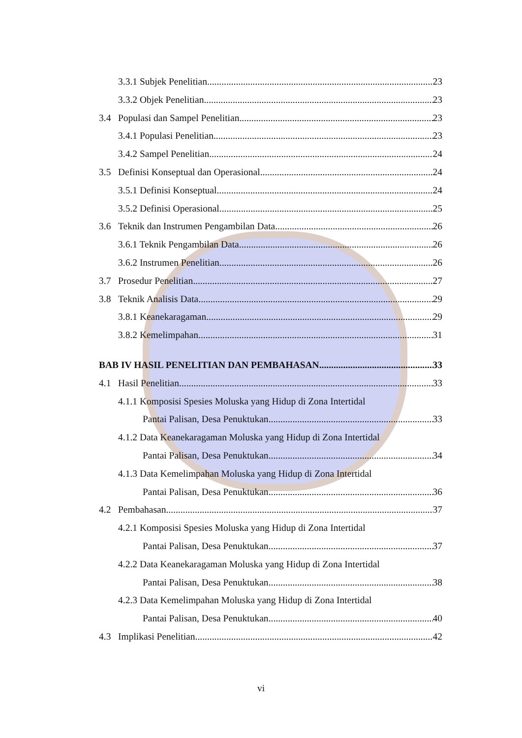3.3.1 Subjek Penelitian 23
3.3.2 Objek Penelitian 23
3.4 Populasi dan Sampel Penelitian 23
3.4.1 Populasi Penelitian 23
3.4.2 Sampel Penelitian 24
3.5 Definisi Konseptual dan Operasional 24
3.5.1 Definisi Konseptual 24
3.5.2 Definisi Operasional 25
3.6 Teknik dan Instrumen Pengambilan Data 26
3.6.1 Teknik Pengambilan Data 26
3.6.2 Instrumen Penelitian 26
3.7 Prosedur Penelitian 27
3.8 Teknik Analisis Data 29
3.8.1 Keanekaragaman 29
3.8.2 Kemelimpahan 31
BAB IV HASIL PENELITIAN DAN PEMBAHASAN 33
4.1 Hasil Penelitian 33
4.1.1 Komposisi Spesies Moluska yang Hidup di Zona Intertidal
Pantai Palisan, Desa Penuktukan 33
4.1.2 Data Keanekaragaman Moluska yang Hidup di Zona Intertidal
Pantai Palisan, Desa Penuktukan 34
4.1.3 Data Kemelimpahan Moluska yang Hidup di Zona Intertidal
Pantai Palisan, Desa Penuktukan 36
4.2 Pembahasan 37
4.2.1 Komposisi Spesies Moluska yang Hidup di Zona Intertidal
Pantai Palisan, Desa Penuktukan 37
4.2.2 Data Keanekaragaman Moluska yang Hidup di Zona Intertidal
Pantai Palisan, Desa Penuktukan 38
4.2.3 Data Kemelimpahan Moluska yang Hidup di Zona Intertidal
Pantai Palisan, Desa Penuktukan 40
4.3 Implikasi Penelitian 42
vi